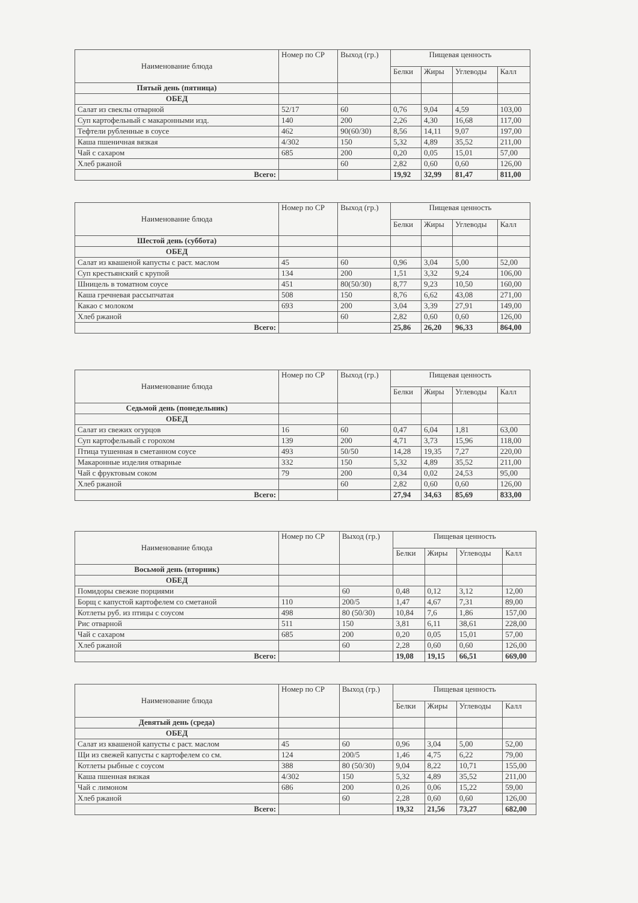| Наименование блюда | Номер по СР | Выход (гр.) | Пищевая ценность | | | |
| --- | --- | --- | --- | --- | --- | --- |
| | | | Белки | Жиры | Углеводы | Калл |
| Пятый день (пятница) | | | | | | |
| ОБЕД | | | | | | |
| Салат из свеклы отварной | 52/17 | 60 | 0,76 | 9,04 | 4,59 | 103,00 |
| Суп картофельный с макаронными изд. | 140 | 200 | 2,26 | 4,30 | 16,68 | 117,00 |
| Тефтели рубленные в соусе | 462 | 90(60/30) | 8,56 | 14,11 | 9,07 | 197,00 |
| Каша пшеничная вязкая | 4/302 | 150 | 5,32 | 4,89 | 35,52 | 211,00 |
| Чай с сахаром | 685 | 200 | 0,20 | 0,05 | 15,01 | 57,00 |
| Хлеб ржаной | | 60 | 2,82 | 0,60 | 0,60 | 126,00 |
| Всего: | | | 19,92 | 32,99 | 81,47 | 811,00 |
| Наименование блюда | Номер по СР | Выход (гр.) | Пищевая ценность | | | |
| --- | --- | --- | --- | --- | --- | --- |
| | | | Белки | Жиры | Углеводы | Калл |
| Шестой день (суббота) | | | | | | |
| ОБЕД | | | | | | |
| Салат из квашеной капусты с раст. маслом | 45 | 60 | 0,96 | 3,04 | 5,00 | 52,00 |
| Суп крестьянский с крупой | 134 | 200 | 1,51 | 3,32 | 9,24 | 106,00 |
| Шницель в томатном соусе | 451 | 80(50/30) | 8,77 | 9,23 | 10,50 | 160,00 |
| Каша гречневая рассыпчатая | 508 | 150 | 8,76 | 6,62 | 43,08 | 271,00 |
| Какао с молоком | 693 | 200 | 3,04 | 3,39 | 27,91 | 149,00 |
| Хлеб ржаной | | 60 | 2,82 | 0,60 | 0,60 | 126,00 |
| Всего: | | | 25,86 | 26,20 | 96,33 | 864,00 |
| Наименование блюда | Номер по СР | Выход (гр.) | Пищевая ценность | | | |
| --- | --- | --- | --- | --- | --- | --- |
| | | | Белки | Жиры | Углеводы | Калл |
| Седьмой день (понедельник) | | | | | | |
| ОБЕД | | | | | | |
| Салат из свежих огурцов | 16 | 60 | 0,47 | 6,04 | 1,81 | 63,00 |
| Суп картофельный с горохом | 139 | 200 | 4,71 | 3,73 | 15,96 | 118,00 |
| Птица тушенная в сметанном соусе | 493 | 50/50 | 14,28 | 19,35 | 7,27 | 220,00 |
| Макаронные изделия отварные | 332 | 150 | 5,32 | 4,89 | 35,52 | 211,00 |
| Чай с фруктовым соком | 79 | 200 | 0,34 | 0,02 | 24,53 | 95,00 |
| Хлеб ржаной | | 60 | 2,82 | 0,60 | 0,60 | 126,00 |
| Всего: | | | 27,94 | 34,63 | 85,69 | 833,00 |
| Наименование блюда | Номер по СР | Выход (гр.) | Пищевая ценность | | | |
| --- | --- | --- | --- | --- | --- | --- |
| | | | Белки | Жиры | Углеводы | Калл |
| Восьмой день (вторник) | | | | | | |
| ОБЕД | | | | | | |
| Помидоры свежие порциями | | 60 | 0,48 | 0,12 | 3,12 | 12,00 |
| Борщ с капустой картофелем со сметаной | 110 | 200/5 | 1,47 | 4,67 | 7,31 | 89,00 |
| Котлеты руб. из птицы с соусом | 498 | 80 (50/30) | 10,84 | 7,6 | 1,86 | 157,00 |
| Рис отварной | 511 | 150 | 3,81 | 6,11 | 38,61 | 228,00 |
| Чай с сахаром | 685 | 200 | 0,20 | 0,05 | 15,01 | 57,00 |
| Хлеб ржаной | | 60 | 2,28 | 0,60 | 0,60 | 126,00 |
| Всего: | | | 19,08 | 19,15 | 66,51 | 669,00 |
| Наименование блюда | Номер по СР | Выход (гр.) | Пищевая ценность | | | |
| --- | --- | --- | --- | --- | --- | --- |
| | | | Белки | Жиры | Углеводы | Калл |
| Девятый день (среда) | | | | | | |
| ОБЕД | | | | | | |
| Салат из квашеной капусты с раст. маслом | 45 | 60 | 0,96 | 3,04 | 5,00 | 52,00 |
| Щи из свежей капусты с картофелем со см. | 124 | 200/5 | 1,46 | 4,75 | 6,22 | 79,00 |
| Котлеты рыбные с соусом | 388 | 80 (50/30) | 9,04 | 8,22 | 10,71 | 155,00 |
| Каша пшенная вязкая | 4/302 | 150 | 5,32 | 4,89 | 35,52 | 211,00 |
| Чай с лимоном | 686 | 200 | 0,26 | 0,06 | 15,22 | 59,00 |
| Хлеб ржаной | | 60 | 2,28 | 0,60 | 0,60 | 126,00 |
| Всего: | | | 19,32 | 21,56 | 73,27 | 682,00 |